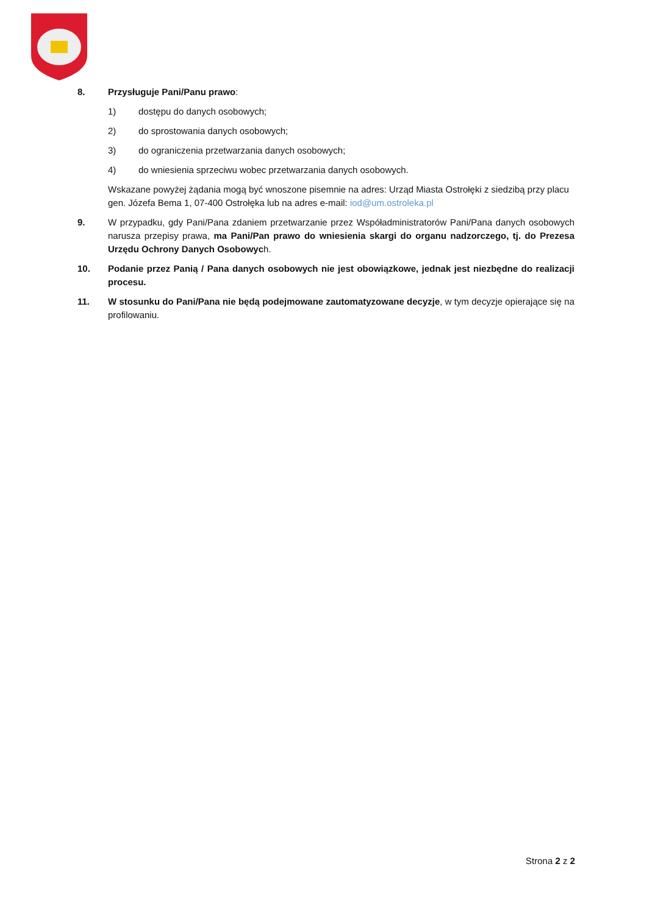8. Przysługuje Pani/Panu prawo:
1) dostępu do danych osobowych;
2) do sprostowania danych osobowych;
3) do ograniczenia przetwarzania danych osobowych;
4) do wniesienia sprzeciwu wobec przetwarzania danych osobowych.
Wskazane powyżej żądania mogą być wnoszone pisemnie na adres: Urząd Miasta Ostrołęki z siedzibą przy placu gen. Józefa Bema 1, 07-400 Ostrołęka lub na adres e-mail: iod@um.ostroleka.pl
9. W przypadku, gdy Pani/Pana zdaniem przetwarzanie przez Współadministratorów Pani/Pana danych osobowych narusza przepisy prawa, ma Pani/Pan prawo do wniesienia skargi do organu nadzorczego, tj. do Prezesa Urzędu Ochrony Danych Osobowych.
10. Podanie przez Panią / Pana danych osobowych nie jest obowiązkowe, jednak jest niezbędne do realizacji procesu.
11. W stosunku do Pani/Pana nie będą podejmowane zautomatyzowane decyzje, w tym decyzje opierające się na profilowaniu.
Strona 2 z 2